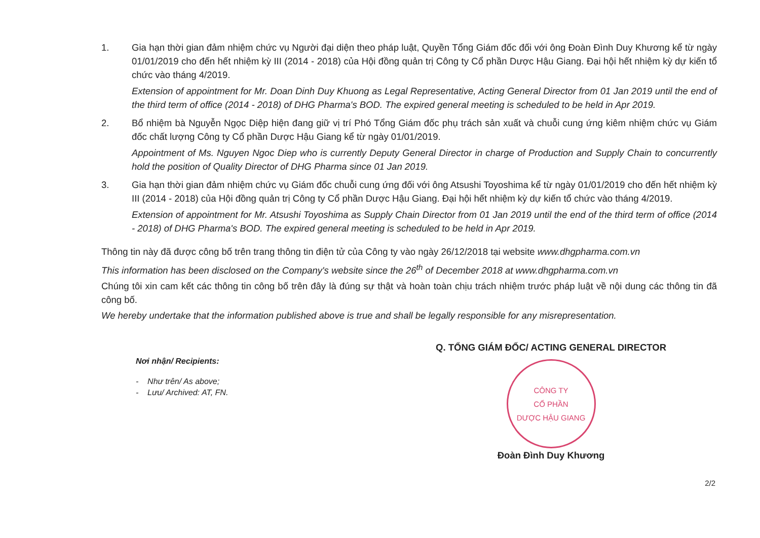1. Gia hạn thời gian đảm nhiệm chức vụ Người đại diện theo pháp luật, Quyền Tổng Giám đốc đối với ông Đoàn Đình Duy Khương kể từ ngày 01/01/2019 cho đến hết nhiệm kỳ III (2014 - 2018) của Hội đồng quản trị Công ty Cổ phần Dược Hậu Giang. Đại hội hết nhiệm kỳ dự kiến tổ chức vào tháng 4/2019.
Extension of appointment for Mr. Doan Dinh Duy Khuong as Legal Representative, Acting General Director from 01 Jan 2019 until the end of the third term of office (2014 - 2018) of DHG Pharma's BOD. The expired general meeting is scheduled to be held in Apr 2019.
2. Bổ nhiệm bà Nguyễn Ngọc Diệp hiện đang giữ vị trí Phó Tổng Giám đốc phụ trách sản xuất và chuỗi cung ứng kiêm nhiệm chức vụ Giám đốc chất lượng Công ty Cổ phần Dược Hậu Giang kể từ ngày 01/01/2019.
Appointment of Ms. Nguyen Ngoc Diep who is currently Deputy General Director in charge of Production and Supply Chain to concurrently hold the position of Quality Director of DHG Pharma since 01 Jan 2019.
3. Gia hạn thời gian đảm nhiệm chức vụ Giám đốc chuỗi cung ứng đối với ông Atsushi Toyoshima kể từ ngày 01/01/2019 cho đến hết nhiệm kỳ III (2014 - 2018) của Hội đồng quản trị Công ty Cổ phần Dược Hậu Giang. Đại hội hết nhiệm kỳ dự kiến tổ chức vào tháng 4/2019.
Extension of appointment for Mr. Atsushi Toyoshima as Supply Chain Director from 01 Jan 2019 until the end of the third term of office (2014 - 2018) of DHG Pharma's BOD. The expired general meeting is scheduled to be held in Apr 2019.
Thông tin này đã được công bố trên trang thông tin điện tử của Công ty vào ngày 26/12/2018 tại website www.dhgpharma.com.vn
This information has been disclosed on the Company's website since the 26<sup>th</sup> of December 2018 at www.dhgpharma.com.vn
Chúng tôi xin cam kết các thông tin công bố trên đây là đúng sự thật và hoàn toàn chịu trách nhiệm trước pháp luật về nội dung các thông tin đã công bố.
We hereby undertake that the information published above is true and shall be legally responsible for any misrepresentation.
Nơi nhận/ Recipients:
- Như trên/ As above;
- Lưu/ Archived: AT, FN.
Q. TỔNG GIÁM ĐỐC/ ACTING GENERAL DIRECTOR
CÔNG TY
CỔ PHẦN
DƯỢC HẬU GIANG
Đoàn Đình Duy Khương
2/2